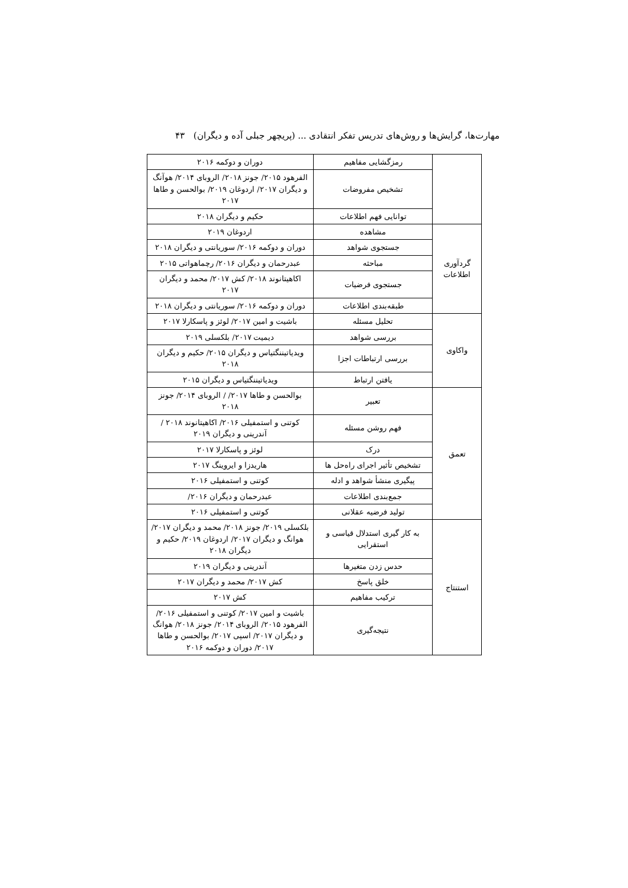مهارت‌ها، گرایش‌ها و روش‌های تدریس تفکر انتقادی ... (پریچهر جبلی آده و دیگران) ۴۳
| | رمزگشایی مفاهیم | دوران و دوکمه ۲۰۱۶ |
| | تشخیص مفروضات | الفرهود ۲۰۱۵/ جونز ۲۰۱۸/ الروبای ۲۰۱۴/ هوآنگ و دیگران ۲۰۱۷/ اردوغان ۲۰۱۹/ بوالحسن و طاها ۲۰۱۷ |
| | توانایی فهم اطلاعات | حکیم و دیگران ۲۰۱۸ |
| گردآوری اطلاعات | مشاهده | اردوغان ۲۰۱۹ |
| | جستجوی شواهد | دوران و دوکمه ۲۰۱۶/ سوریانتی و دیگران ۲۰۱۸ |
| | مباحثه | عبدرحمان و دیگران ۲۰۱۶/ رچماهواتی ۲۰۱۵ |
| | جستجوی فرضیات | اکاهیتانوند ۲۰۱۸/ کش ۲۰۱۷/ محمد و دیگران ۲۰۱۷ |
| | طبقه‌بندی اطلاعات | دوران و دوکمه ۲۰۱۶/ سوریانتی و دیگران ۲۰۱۸ |
| واکاوی | تحلیل مسئله | باشیت و امین ۲۰۱۷/ لوئز و پاسکارلا ۲۰۱۷ |
| | بررسی شواهد | دیمیت ۲۰۱۷/ بلکسلی ۲۰۱۹ |
| | بررسی ارتباطات اجزا | ویدیاتیننگتیاس و دیگران ۲۰۱۵/ حکیم و دیگران ۲۰۱۸ |
| | یافتن ارتباط | ویدیاتیننگتیاس و دیگران ۲۰۱۵ |
| تعمق | تعبیر | بوالحسن و طاها ۲۰۱۷/ / الروبای ۲۰۱۴/ جونز ۲۰۱۸ |
| | فهم روشن مسئله | کوتنی و استمفیلی ۲۰۱۶/ اکاهیتانوند ۲۰۱۸ / آندرینی و دیگران ۲۰۱۹ |
| | درک | لوئز و پاسکارلا ۲۰۱۷ |
| | تشخیص تأثیر اجرای راه‌حل ها | هاریدزا و ایروینگ ۲۰۱۷ |
| | پیگیری منشأ شواهد و ادله | کوتنی و استمفیلی ۲۰۱۶ |
| | جمع‌بندی اطلاعات | عبدرحمان و دیگران ۲۰۱۶/ |
| | تولید فرضیه عقلانی | کوتنی و استمفیلی ۲۰۱۶ |
| استنتاج | به کار گیری استدلال قیاسی و استقرایی | بلکسلی ۲۰۱۹/ جونز ۲۰۱۸/ محمد و دیگران ۲۰۱۷/ هوانگ و دیگران ۲۰۱۷/ اردوغان ۲۰۱۹/ حکیم و دیگران ۲۰۱۸ |
| | حدس زدن متغیرها | آندرینی و دیگران ۲۰۱۹ |
| | خلق پاسخ | کش ۲۰۱۷/ محمد و دیگران ۲۰۱۷ |
| | ترکیب مفاهیم | کش ۲۰۱۷ |
| | نتیجه‌گیری | باشیت و امین ۲۰۱۷/ کوتنی و استمفیلی ۲۰۱۶/ الفرهود ۲۰۱۵/ الروبای ۲۰۱۴/ جونز ۲۰۱۸/ هوانگ و دیگران ۲۰۱۷/ اسپی ۲۰۱۷/ بوالحسن و طاها ۲۰۱۷/ دوران و دوکمه ۲۰۱۶ |